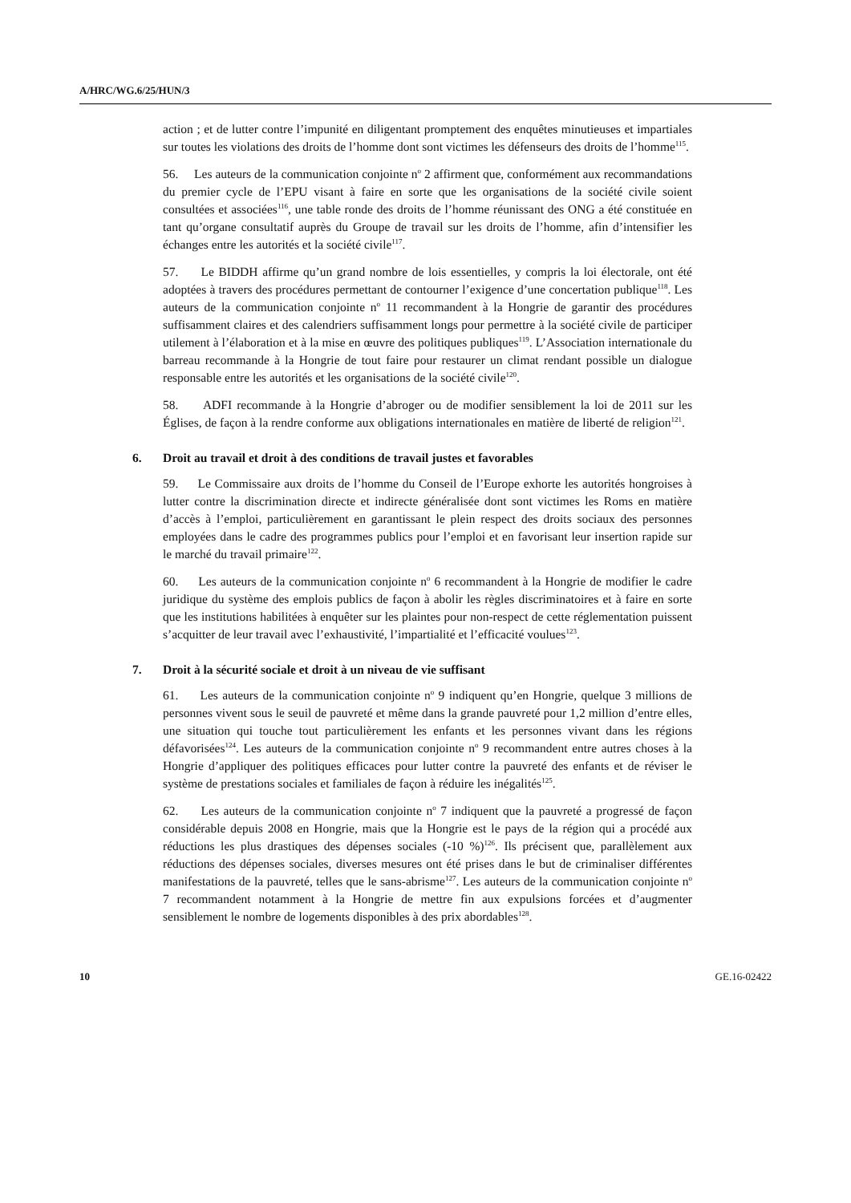A/HRC/WG.6/25/HUN/3
action ; et de lutter contre l’impunité en diligentant promptement des enquêtes minutieuses et impartiales sur toutes les violations des droits de l’homme dont sont victimes les défenseurs des droits de l’homme<sup>115</sup>.
56. Les auteurs de la communication conjointe n<sup>o</sup> 2 affirment que, conformément aux recommandations du premier cycle de l’EPU visant à faire en sorte que les organisations de la société civile soient consultées et associées<sup>116</sup>, une table ronde des droits de l’homme réunissant des ONG a été constituée en tant qu’organe consultatif auprès du Groupe de travail sur les droits de l’homme, afin d’intensifier les échanges entre les autorités et la société civile<sup>117</sup>.
57. Le BIDDH affirme qu’un grand nombre de lois essentielles, y compris la loi électorale, ont été adoptées à travers des procédures permettant de contourner l’exigence d’une concertation publique<sup>118</sup>. Les auteurs de la communication conjointe n<sup>o</sup> 11 recommandent à la Hongrie de garantir des procédures suffisamment claires et des calendriers suffisamment longs pour permettre à la société civile de participer utilement à l’élaboration et à la mise en œuvre des politiques publiques<sup>119</sup>. L’Association internationale du barreau recommande à la Hongrie de tout faire pour restaurer un climat rendant possible un dialogue responsable entre les autorités et les organisations de la société civile<sup>120</sup>.
58. ADFI recommande à la Hongrie d’abroger ou de modifier sensiblement la loi de 2011 sur les Églises, de façon à la rendre conforme aux obligations internationales en matière de liberté de religion<sup>121</sup>.
6. Droit au travail et droit à des conditions de travail justes et favorables
59. Le Commissaire aux droits de l’homme du Conseil de l’Europe exhorte les autorités hongroises à lutter contre la discrimination directe et indirecte généralisée dont sont victimes les Roms en matière d’accès à l’emploi, particulièrement en garantissant le plein respect des droits sociaux des personnes employées dans le cadre des programmes publics pour l’emploi et en favorisant leur insertion rapide sur le marché du travail primaire<sup>122</sup>.
60. Les auteurs de la communication conjointe n<sup>o</sup> 6 recommandent à la Hongrie de modifier le cadre juridique du système des emplois publics de façon à abolir les règles discriminatoires et à faire en sorte que les institutions habilitées à enquêter sur les plaintes pour non-respect de cette réglementation puissent s’acquitter de leur travail avec l’exhaustivité, l’impartialité et l’efficacité voulues<sup>123</sup>.
7. Droit à la sécurité sociale et droit à un niveau de vie suffisant
61. Les auteurs de la communication conjointe n<sup>o</sup> 9 indiquent qu’en Hongrie, quelque 3 millions de personnes vivent sous le seuil de pauvreté et même dans la grande pauvreté pour 1,2 million d’entre elles, une situation qui touche tout particulièrement les enfants et les personnes vivant dans les régions défavorisées<sup>124</sup>. Les auteurs de la communication conjointe n<sup>o</sup> 9 recommandent entre autres choses à la Hongrie d’appliquer des politiques efficaces pour lutter contre la pauvreté des enfants et de réviser le système de prestations sociales et familiales de façon à réduire les inégalités<sup>125</sup>.
62. Les auteurs de la communication conjointe n<sup>o</sup> 7 indiquent que la pauvreté a progressé de façon considérable depuis 2008 en Hongrie, mais que la Hongrie est le pays de la région qui a procédé aux réductions les plus drastiques des dépenses sociales (-10 %)<sup>126</sup>. Ils précisent que, parallèlement aux réductions des dépenses sociales, diverses mesures ont été prises dans le but de criminaliser différentes manifestations de la pauvreté, telles que le sans-abrisme<sup>127</sup>. Les auteurs de la communication conjointe n<sup>o</sup> 7 recommandent notamment à la Hongrie de mettre fin aux expulsions forcées et d’augmenter sensiblement le nombre de logements disponibles à des prix abordables<sup>128</sup>.
10 GE.16-02422